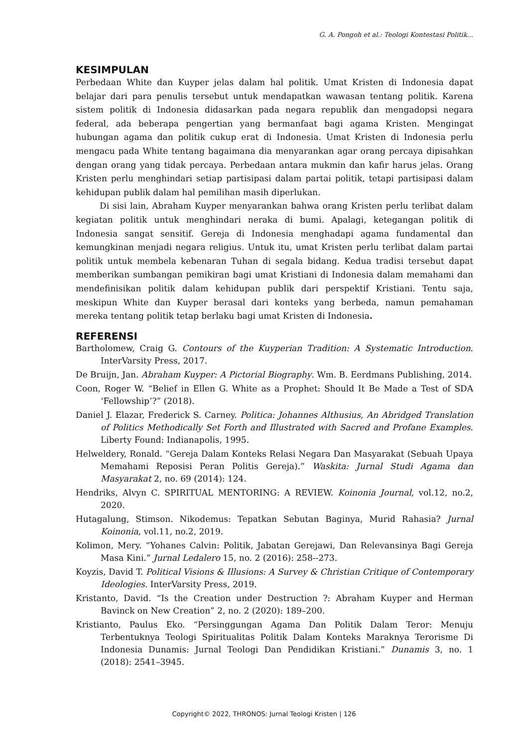G. A. Pongoh et al.: Teologi Kontestasi Politik...
KESIMPULAN
Perbedaan White dan Kuyper jelas dalam hal politik. Umat Kristen di Indonesia dapat belajar dari para penulis tersebut untuk mendapatkan wawasan tentang politik. Karena sistem politik di Indonesia didasarkan pada negara republik dan mengadopsi negara federal, ada beberapa pengertian yang bermanfaat bagi agama Kristen. Mengingat hubungan agama dan politik cukup erat di Indonesia. Umat Kristen di Indonesia perlu mengacu pada White tentang bagaimana dia menyarankan agar orang percaya dipisahkan dengan orang yang tidak percaya. Perbedaan antara mukmin dan kafir harus jelas. Orang Kristen perlu menghindari setiap partisipasi dalam partai politik, tetapi partisipasi dalam kehidupan publik dalam hal pemilihan masih diperlukan.
Di sisi lain, Abraham Kuyper menyarankan bahwa orang Kristen perlu terlibat dalam kegiatan politik untuk menghindari neraka di bumi. Apalagi, ketegangan politik di Indonesia sangat sensitif. Gereja di Indonesia menghadapi agama fundamental dan kemungkinan menjadi negara religius. Untuk itu, umat Kristen perlu terlibat dalam partai politik untuk membela kebenaran Tuhan di segala bidang. Kedua tradisi tersebut dapat memberikan sumbangan pemikiran bagi umat Kristiani di Indonesia dalam memahami dan mendefinisikan politik dalam kehidupan publik dari perspektif Kristiani. Tentu saja, meskipun White dan Kuyper berasal dari konteks yang berbeda, namun pemahaman mereka tentang politik tetap berlaku bagi umat Kristen di Indonesia.
REFERENSI
Bartholomew, Craig G. Contours of the Kuyperian Tradition: A Systematic Introduction. InterVarsity Press, 2017.
De Bruijn, Jan. Abraham Kuyper: A Pictorial Biography. Wm. B. Eerdmans Publishing, 2014.
Coon, Roger W. “Belief in Ellen G. White as a Prophet: Should It Be Made a Test of SDA ‘Fellowship’?” (2018).
Daniel J. Elazar, Frederick S. Carney. Politica: Johannes Althusius, An Abridged Translation of Politics Methodically Set Forth and Illustrated with Sacred and Profane Examples. Liberty Found: Indianapolis, 1995.
Helweldery, Ronald. “Gereja Dalam Konteks Relasi Negara Dan Masyarakat (Sebuah Upaya Memahami Reposisi Peran Politis Gereja).” Waskita: Jurnal Studi Agama dan Masyarakat 2, no. 69 (2014): 124.
Hendriks, Alvyn C. SPIRITUAL MENTORING: A REVIEW. Koinonia Journal, vol.12, no.2, 2020.
Hutagalung, Stimson. Nikodemus: Tepatkan Sebutan Baginya, Murid Rahasia? Jurnal Koinonia, vol.11, no.2, 2019.
Kolimon, Mery. “Yohanes Calvin: Politik, Jabatan Gerejawi, Dan Relevansinya Bagi Gereja Masa Kini.” Jurnal Ledalero 15, no. 2 (2016): 258--273.
Koyzis, David T. Political Visions & Illusions: A Survey & Christian Critique of Contemporary Ideologies. InterVarsity Press, 2019.
Kristanto, David. “Is the Creation under Destruction ?: Abraham Kuyper and Herman Bavinck on New Creation” 2, no. 2 (2020): 189–200.
Kristianto, Paulus Eko. “Persinggungan Agama Dan Politik Dalam Teror: Menuju Terbentuknya Teologi Spiritualitas Politik Dalam Konteks Maraknya Terorisme Di Indonesia Dunamis: Jurnal Teologi Dan Pendidikan Kristiani.” Dunamis 3, no. 1 (2018): 2541–3945.
Copyright© 2022, THRONOS: Jurnal Teologi Kristen | 126